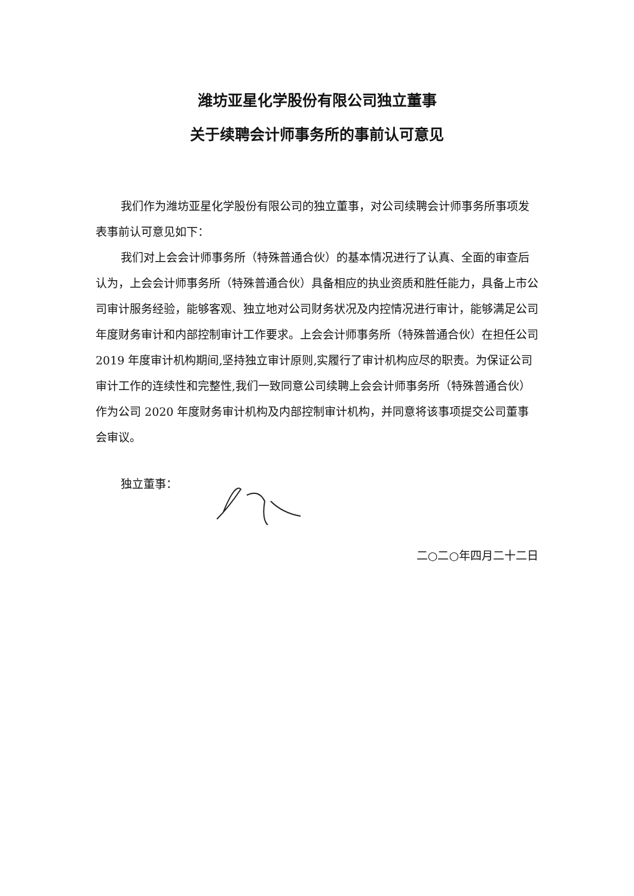潍坊亚星化学股份有限公司独立董事
关于续聘会计师事务所的事前认可意见
我们作为潍坊亚星化学股份有限公司的独立董事，对公司续聘会计师事务所事项发表事前认可意见如下：
我们对上会会计师事务所（特殊普通合伙）的基本情况进行了认真、全面的审查后认为，上会会计师事务所（特殊普通合伙）具备相应的执业资质和胜任能力，具备上市公司审计服务经验，能够客观、独立地对公司财务状况及内控情况进行审计，能够满足公司年度财务审计和内部控制审计工作要求。上会会计师事务所（特殊普通合伙）在担任公司 2019 年度审计机构期间,坚持独立审计原则,实履行了审计机构应尽的职责。为保证公司审计工作的连续性和完整性,我们一致同意公司续聘上会会计师事务所（特殊普通合伙）作为公司 2020 年度财务审计机构及内部控制审计机构，并同意将该事项提交公司董事会审议。
独立董事：
二○二○年四月二十二日